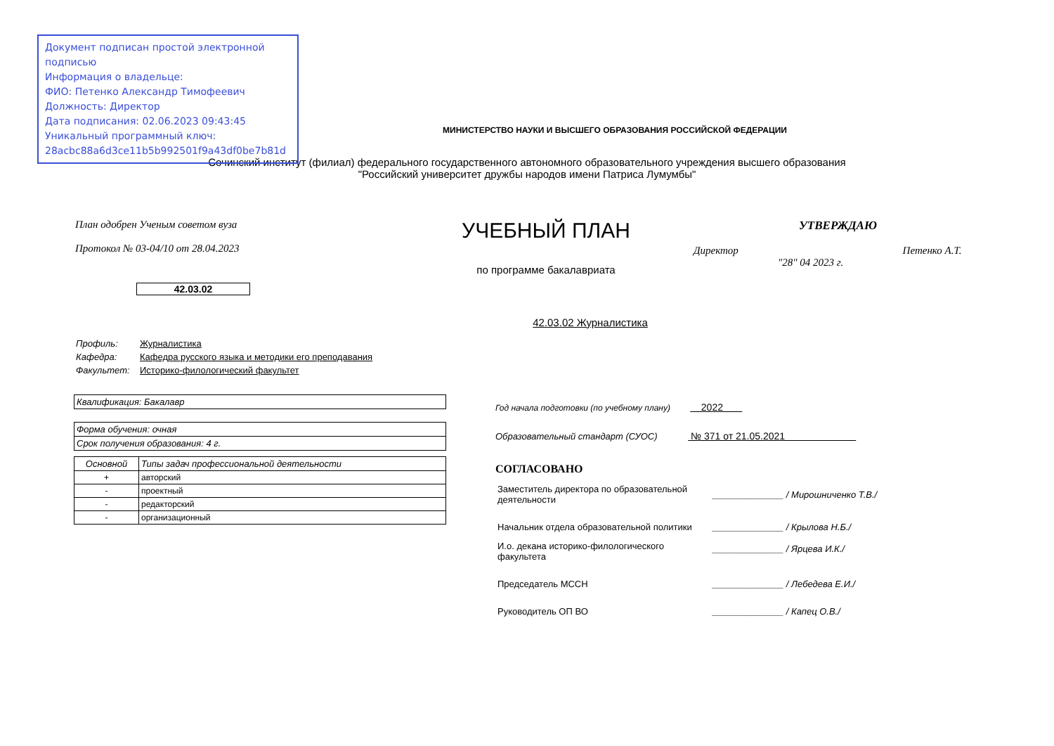Документ подписан простой электронной подписью
Информация о владельце:
ФИО: Петенко Александр Тимофеевич
Должность: Директор
Дата подписания: 02.06.2023 09:43:45
Уникальный программный ключ:
28acbc88a6d3ce11b5b992501f9a43df0be7b81d
МИНИСТЕРСТВО НАУКИ И ВЫСШЕГО ОБРАЗОВАНИЯ РОССИЙСКОЙ ФЕДЕРАЦИИ
Сочинский институт (филиал) федерального государственного автономного образовательного учреждения высшего образования
"Российский университет дружбы народов имени Патриса Лумумбы"
План одобрен Ученым советом вуза
Протокол № 03-04/10 от 28.04.2023
42.03.02
УЧЕБНЫЙ ПЛАН
по программе бакалавриата
УТВЕРЖДАЮ
Директор Петенко А.Т.
"28" 04 2023 г.
42.03.02 Журналистика
| Профиль: | Журналистика |
| Кафедра: | Кафедра русского языка и методики его преподавания |
| Факультет: | Историко-филологический факультет |
| Квалификация: Бакалавр |
| Форма обучения: очная |
| Срок получения образования: 4 г. |
| Основной | Типы задач профессиональной деятельности |
| --- | --- |
| + | авторский |
| - | проектный |
| - | редакторский |
| - | организационный |
Год начала подготовки (по учебному плану) 2022
Образовательный стандарт (СУОС) № 371 от 21.05.2021
СОГЛАСОВАНО
| Заместитель директора по образовательной деятельности | ______________ / Мирошниченко Т.В./ |
| Начальник отдела образовательной политики | ______________ / Крылова Н.Б./ |
| И.о. декана историко-филологического факультета | ______________ / Ярцева И.К./ |
| Председатель МССН | ______________ / Лебедева Е.И./ |
| Руководитель ОП ВО | ______________ / Капец О.В./ |